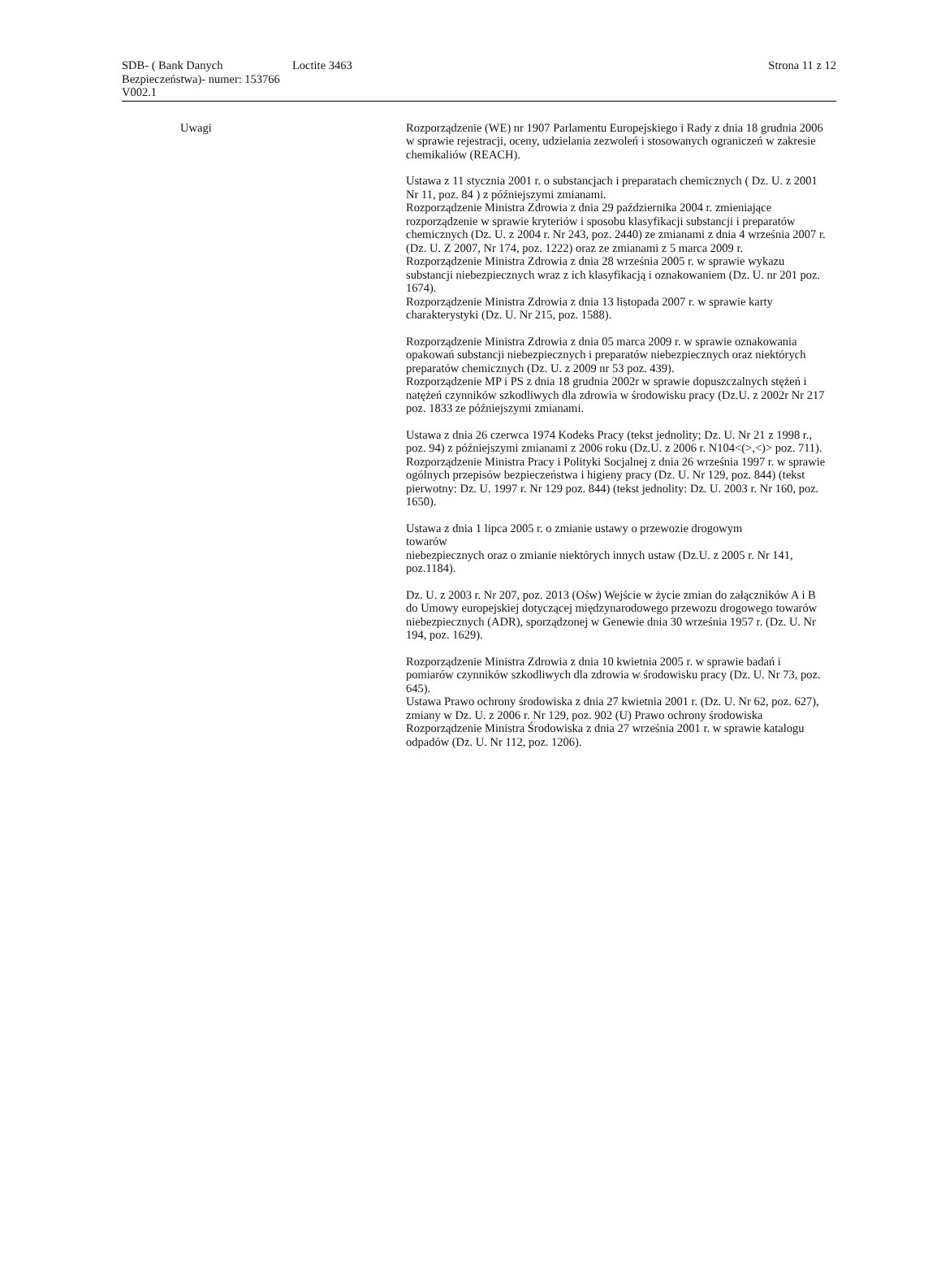SDB- ( Bank Danych Bezpieczeństwa)- numer: 153766 V002.1
Loctite 3463 Strona 11 z 12
Uwagi Rozporządzenie (WE) nr 1907 Parlamentu Europejskiego i Rady z dnia 18 grudnia 2006 w sprawie rejestracji, oceny, udzielania zezwoleń i stosowanych ograniczeń w zakresie chemikaliów (REACH).
Ustawa z 11 stycznia 2001 r. o substancjach i preparatach chemicznych ( Dz. U. z 2001 Nr 11, poz. 84 ) z późniejszymi zmianami.
Rozporządzenie Ministra Zdrowia z dnia 29 października 2004 r. zmieniające rozporządzenie w sprawie kryteriów i sposobu klasyfikacji substancji i preparatów chemicznych (Dz. U. z 2004 r. Nr 243, poz. 2440) ze zmianami z dnia 4 września 2007 r. (Dz. U. Z 2007, Nr 174, poz. 1222) oraz ze zmianami z 5 marca 2009 r.
Rozporządzenie Ministra Zdrowia z dnia 28 września 2005 r. w sprawie wykazu substancji niebezpiecznych wraz z ich klasyfikacją i oznakowaniem (Dz. U. nr 201 poz. 1674).
Rozporządzenie Ministra Zdrowia z dnia 13 listopada 2007 r. w sprawie karty charakterystyki (Dz. U. Nr 215, poz. 1588).
Rozporządzenie Ministra Zdrowia z dnia 05 marca 2009 r. w sprawie oznakowania opakowań substancji niebezpiecznych i preparatów niebezpiecznych oraz niektórych preparatów chemicznych (Dz. U. z 2009 nr 53 poz. 439).
Rozporządzenie MP i PS z dnia 18 grudnia 2002r w sprawie dopuszczalnych stężeń i natężeń czynników szkodliwych dla zdrowia w środowisku pracy (Dz.U. z 2002r Nr 217 poz. 1833 ze późniejszymi zmianami.
Ustawa z dnia 26 czerwca 1974 Kodeks Pracy (tekst jednolity; Dz. U. Nr 21 z 1998 r., poz. 94) z późniejszymi zmianami z 2006 roku (Dz.U. z 2006 r. N104<(>,<)> poz. 711).
Rozporządzenie Ministra Pracy i Polityki Socjalnej z dnia 26 września 1997 r. w sprawie ogólnych przepisów bezpieczeństwa i higieny pracy (Dz. U. Nr 129, poz. 844) (tekst pierwotny: Dz. U. 1997 r. Nr 129 poz. 844) (tekst jednolity: Dz. U. 2003 r. Nr 160, poz. 1650).
Ustawa z dnia 1 lipca 2005 r. o zmianie ustawy o przewozie drogowym
towarów
niebezpiecznych oraz o zmianie niektórych innych ustaw (Dz.U. z 2005 r. Nr 141, poz.1184).
Dz. U. z 2003 r. Nr 207, poz. 2013 (Ośw) Wejście w życie zmian do załączników A i B do Umowy europejskiej dotyczącej międzynarodowego przewozu drogowego towarów niebezpiecznych (ADR), sporządzonej w Genewie dnia 30 września 1957 r. (Dz. U. Nr 194, poz. 1629).
Rozporządzenie Ministra Zdrowia z dnia 10 kwietnia 2005 r. w sprawie badań i pomiarów czynników szkodliwych dla zdrowia w środowisku pracy (Dz. U. Nr 73, poz. 645).
Ustawa Prawo ochrony środowiska z dnia 27 kwietnia 2001 r. (Dz. U. Nr 62, poz. 627), zmiany w Dz. U. z 2006 r. Nr 129, poz. 902 (U) Prawo ochrony środowiska Rozporządzenie Ministra Środowiska z dnia 27 września 2001 r. w sprawie katalogu odpadów (Dz. U. Nr 112, poz. 1206).